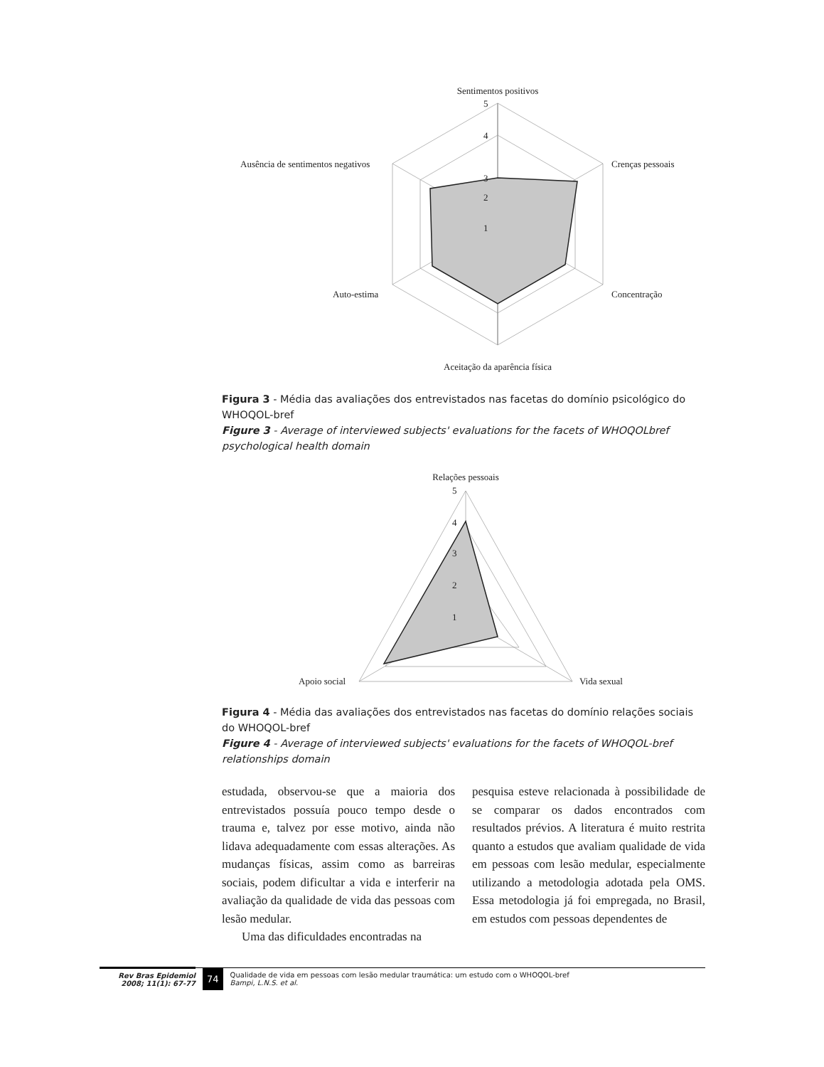Sentimentos positivos
5
4
3
2
1
Crenças pessoais
Ausência de sentimentos negativos
Concentração
Auto-estima
Aceitação da aparência física
Figura 3 - Média das avaliações dos entrevistados nas facetas do domínio psicológico do WHOQOL-bref
Figure 3 - Average of interviewed subjects' evaluations for the facets of WHOQOLbref psychological health domain
Relações pessoais
5
4
3
2
1
Apoio social
Vida sexual
Figura 4 - Média das avaliações dos entrevistados nas facetas do domínio relações sociais do WHOQOL-bref
Figure 4 - Average of interviewed subjects' evaluations for the facets of WHOQOL-bref relationships domain
estudada, observou-se que a maioria dos entrevistados possuía pouco tempo desde o trauma e, talvez por esse motivo, ainda não lidava adequadamente com essas alterações. As mudanças físicas, assim como as barreiras sociais, podem dificultar a vida e interferir na avaliação da qualidade de vida das pessoas com lesão medular.
Uma das dificuldades encontradas na
pesquisa esteve relacionada à possibilidade de se comparar os dados encontrados com resultados prévios. A literatura é muito restrita quanto a estudos que avaliam qualidade de vida em pessoas com lesão medular, especialmente utilizando a metodologia adotada pela OMS. Essa metodologia já foi empregada, no Brasil, em estudos com pessoas dependentes de
Rev Bras Epidemiol
2008; 11(1): 67-77
74
Qualidade de vida em pessoas com lesão medular traumática: um estudo com o WHOQOL-bref
Bampi, L.N.S. et al.